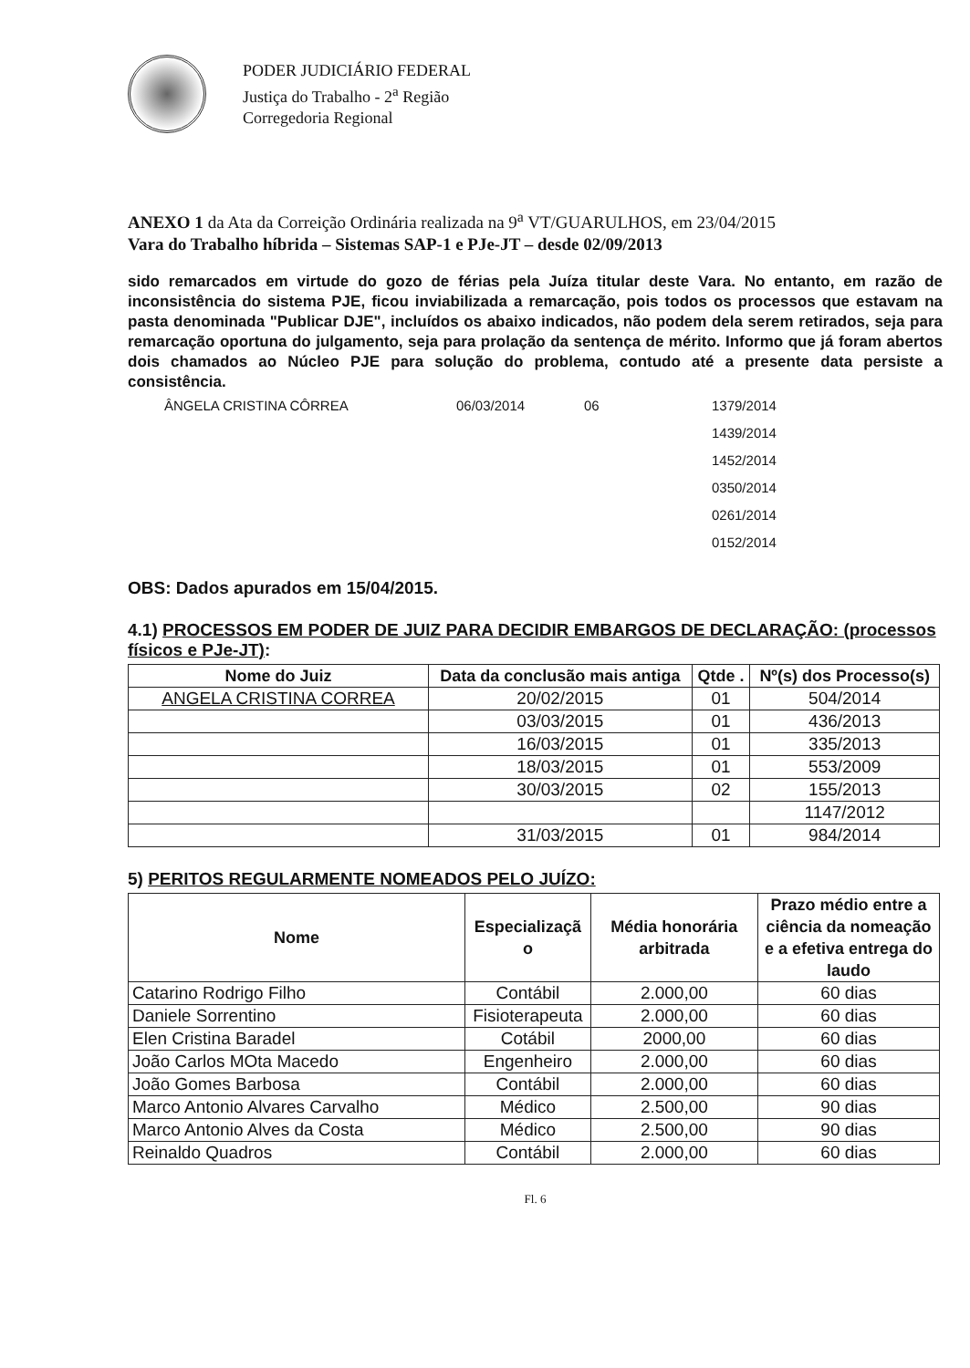PODER JUDICIÁRIO FEDERAL
Justiça do Trabalho - 2<sup>a</sup> Região
Corregedoria Regional
ANEXO 1 da Ata da Correição Ordinária realizada na 9<sup>a</sup> VT/GUARULHOS, em 23/04/2015
Vara do Trabalho híbrida – Sistemas SAP-1 e PJe-JT – desde 02/09/2013
sido remarcados em virtude do gozo de férias pela Juíza titular deste Vara. No entanto, em razão de inconsistência do sistema PJE, ficou inviabilizada a remarcação, pois todos os processos que estavam na pasta denominada "Publicar DJE", incluídos os abaixo indicados, não podem dela serem retirados, seja para remarcação oportuna do julgamento, seja para prolação da sentença de mérito. Informo que já foram abertos dois chamados ao Núcleo PJE para solução do problema, contudo até a presente data persiste a consistência.
ÂNGELA CRISTINA CÔRREA 06/03/2014 06 1379/2014
1439/2014
1452/2014
0350/2014
0261/2014
0152/2014
OBS: Dados apurados em 15/04/2015.
4.1) PROCESSOS EM PODER DE JUIZ PARA DECIDIR EMBARGOS DE DECLARAÇÃO: (processos físicos e PJe-JT):
| Nome do Juiz | Data da conclusão mais antiga | Qtde . | Nº(s) dos Processo(s) |
| --- | --- | --- | --- |
| ANGELA CRISTINA CORREA | 20/02/2015 | 01 | 504/2014 |
| | 03/03/2015 | 01 | 436/2013 |
| | 16/03/2015 | 01 | 335/2013 |
| | 18/03/2015 | 01 | 553/2009 |
| | 30/03/2015 | 02 | 155/2013 |
| | | | 1147/2012 |
| | 31/03/2015 | 01 | 984/2014 |
5) PERITOS REGULARMENTE NOMEADOS PELO JUÍZO:
| Nome | Especializaçã o | Média honorária arbitrada | Prazo médio entre a ciência da nomeação e a efetiva entrega do laudo |
| --- | --- | --- | --- |
| Catarino Rodrigo Filho | Contábil | 2.000,00 | 60 dias |
| Daniele Sorrentino | Fisioterapeuta | 2.000,00 | 60 dias |
| Elen Cristina Baradel | Cotábil | 2000,00 | 60 dias |
| João Carlos MOta Macedo | Engenheiro | 2.000,00 | 60 dias |
| João Gomes Barbosa | Contábil | 2.000,00 | 60 dias |
| Marco Antonio Alvares Carvalho | Médico | 2.500,00 | 90 dias |
| Marco Antonio Alves da Costa | Médico | 2.500,00 | 90 dias |
| Reinaldo Quadros | Contábil | 2.000,00 | 60 dias |
Fl. 6